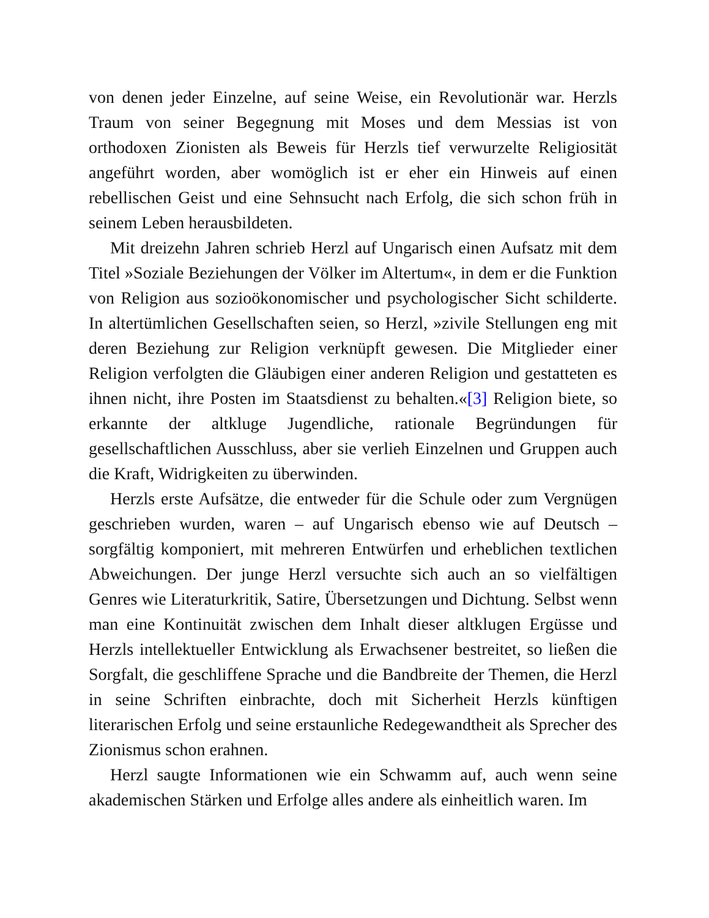von denen jeder Einzelne, auf seine Weise, ein Revolutionär war. Herzls Traum von seiner Begegnung mit Moses und dem Messias ist von orthodoxen Zionisten als Beweis für Herzls tief verwurzelte Religiosität angeführt worden, aber womöglich ist er eher ein Hinweis auf einen rebellischen Geist und eine Sehnsucht nach Erfolg, die sich schon früh in seinem Leben herausbildeten.
Mit dreizehn Jahren schrieb Herzl auf Ungarisch einen Aufsatz mit dem Titel »Soziale Beziehungen der Völker im Altertum«, in dem er die Funktion von Religion aus sozioökonomischer und psychologischer Sicht schilderte. In altertümlichen Gesellschaften seien, so Herzl, »zivile Stellungen eng mit deren Beziehung zur Religion verknüpft gewesen. Die Mitglieder einer Religion verfolgten die Gläubigen einer anderen Religion und gestatteten es ihnen nicht, ihre Posten im Staatsdienst zu behalten.«[3] Religion biete, so erkannte der altkluge Jugendliche, rationale Begründungen für gesellschaftlichen Ausschluss, aber sie verlieh Einzelnen und Gruppen auch die Kraft, Widrigkeiten zu überwinden.
Herzls erste Aufsätze, die entweder für die Schule oder zum Vergnügen geschrieben wurden, waren – auf Ungarisch ebenso wie auf Deutsch – sorgfältig komponiert, mit mehreren Entwürfen und erheblichen textlichen Abweichungen. Der junge Herzl versuchte sich auch an so vielfältigen Genres wie Literaturkritik, Satire, Übersetzungen und Dichtung. Selbst wenn man eine Kontinuität zwischen dem Inhalt dieser altklugen Ergüsse und Herzls intellektueller Entwicklung als Erwachsener bestreitet, so ließen die Sorgfalt, die geschliffene Sprache und die Bandbreite der Themen, die Herzl in seine Schriften einbrachte, doch mit Sicherheit Herzls künftigen literarischen Erfolg und seine erstaunliche Redegewandtheit als Sprecher des Zionismus schon erahnen.
Herzl saugte Informationen wie ein Schwamm auf, auch wenn seine akademischen Stärken und Erfolge alles andere als einheitlich waren. Im